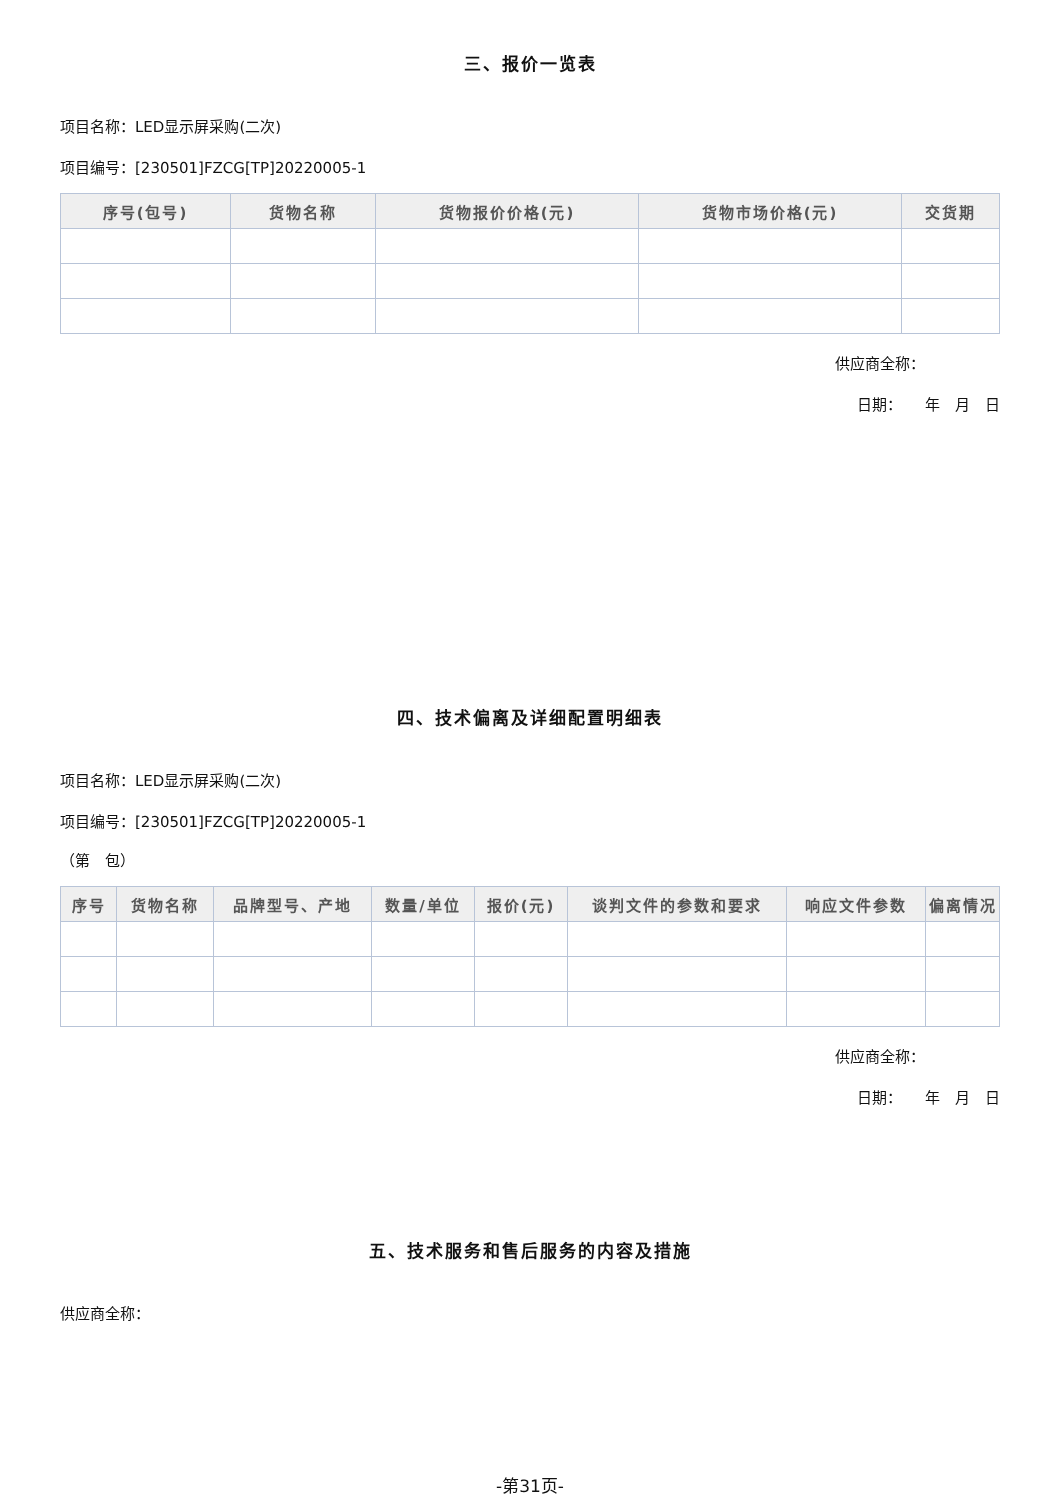三、报价一览表
项目名称：LED显示屏采购(二次)
项目编号：[230501]FZCG[TP]20220005-1
| 序号(包号) | 货物名称 | 货物报价价格(元) | 货物市场价格(元) | 交货期 |
| --- | --- | --- | --- | --- |
供应商全称：
日期：　　年　月　日
四、技术偏离及详细配置明细表
项目名称：LED显示屏采购(二次)
项目编号：[230501]FZCG[TP]20220005-1
（第　包）
| 序号 | 货物名称 | 品牌型号、产地 | 数量/单位 | 报价(元) | 谈判文件的参数和要求 | 响应文件参数 | 偏离情况 |
| --- | --- | --- | --- | --- | --- | --- | --- |
供应商全称：
日期：　　年　月　日
五、技术服务和售后服务的内容及措施
供应商全称：
-第31页-